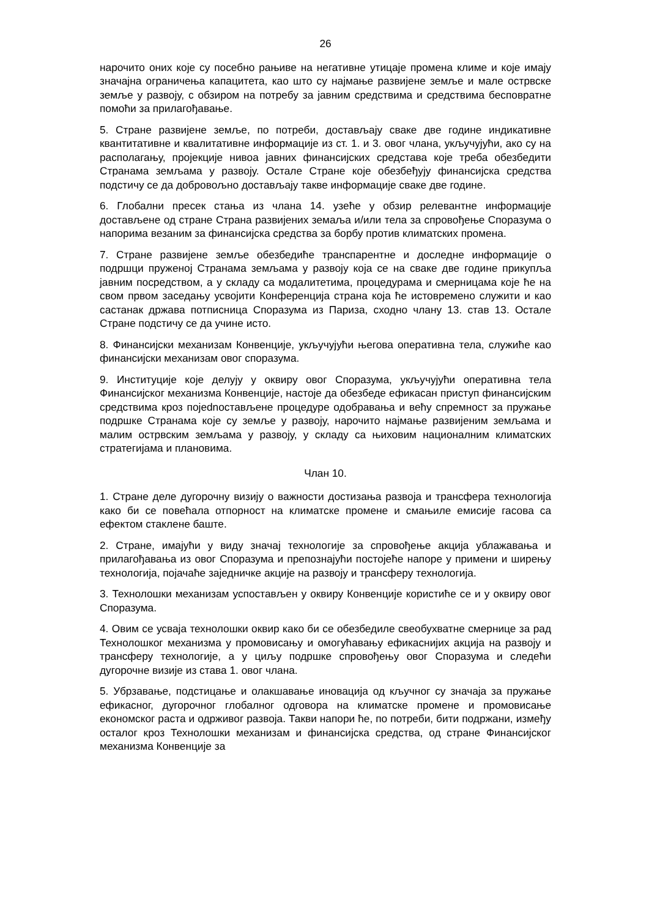26
нарочито оних које су посебно рањиве на негативне утицаје промена климе и које имају значајна ограничења капацитета, као што су најмање развијене земље и мале острвске земље у развоју, с обзиром на потребу за јавним средствима и средствима бесповратне помоћи за прилагођавање.
5. Стране развијене земље, по потреби, достављају сваке две године индикативне квантитативне и квалитативне информације из ст. 1. и 3. овог члана, укључујући, ако су на располагању, пројекције нивоа јавних финансијских средстава које треба обезбедити Странама земљама у развоју. Остале Стране које обезбеђују финансијска средства подстичу се да добровољно достављају такве информације сваке две године.
6. Глобални пресек стања из члана 14. узеће у обзир релевантне информације достављене од стране Страна развијених земаља и/или тела за спровођење Споразума о напорима везаним за финансијска средства за борбу против климатских промена.
7. Стране развијене земље обезбедиће транспарентне и доследне информације о подршци пруженој Странама земљама у развоју која се на сваке две године прикупља јавним посредством, а у складу са модалитетима, процедурама и смерницама које ће на свом првом заседању усвојити Конференција страна која ће истовремено служити и као састанак држава потписница Споразума из Париза, сходно члану 13. став 13. Остале Стране подстичу се да учине исто.
8. Финансијски механизам Конвенције, укључујући његова оперативна тела, служиће као финансијски механизам овог споразума.
9. Институције које делују у оквиру овог Споразума, укључујући оперативна тела Финансијског механизма Конвенције, настоје да обезбеде ефикасан приступ финансијским средствима кроз појednостављене процедуре одобравања и већу спремност за пружање подршке Странама које су земље у развоју, нарочито најмање развијеним земљама и малим острвским земљама у развоју, у складу са њиховим националним климатских стратегијама и плановима.
Члан 10.
1. Стране деле дугорочну визију о важности достизања развоја и трансфера технологија како би се повећала отпорност на климатске промене и смањиле емисије гасова са ефектом стаклене баште.
2. Стране, имајући у виду значај технологије за спровођење акција ублажавања и прилагођавања из овог Споразума и препознајући постојеће напоре у примени и ширењу технологија, појачаће заједничке акције на развоју и трансферу технологија.
3. Технолошки механизам успостављен у оквиру Конвенције користиће се и у оквиру овог Споразума.
4. Овим се усваја технолошки оквир како би се обезбедиле свеобухватне смернице за рад Технолошког механизма у промовисању и омогућавању ефикаснијих акција на развоју и трансферу технологије, а у циљу подршке спровођењу овог Споразума и следећи дугорочне визије из става 1. овог члана.
5. Убрзавање, подстицање и олакшавање иновација од кључног су значаја за пружање ефикасног, дугорочног глобалног одговора на климатске промене и промовисање економског раста и одрживог развоја. Такви напори ће, по потреби, бити подржани, између осталог кроз Технолошки механизам и финансијска средства, од стране Финансијског механизма Конвенције за